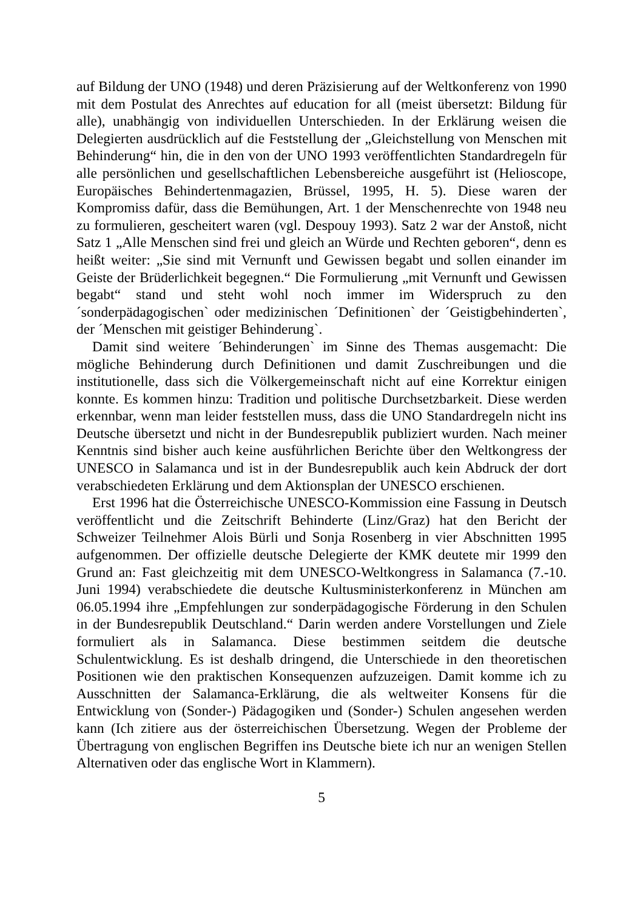auf Bildung der UNO (1948) und deren Präzisierung auf der Weltkonferenz von 1990 mit dem Postulat des Anrechtes auf education for all (meist übersetzt: Bildung für alle), unabhängig von individuellen Unterschieden. In der Erklärung weisen die Delegierten ausdrücklich auf die Feststellung der „Gleichstellung von Menschen mit Behinderung“ hin, die in den von der UNO 1993 veröffentlichten Standardregeln für alle persönlichen und gesellschaftlichen Lebensbereiche ausgeführt ist (Helioscope, Europäisches Behindertenmagazien, Brüssel, 1995, H. 5). Diese waren der Kompromiss dafür, dass die Bemühungen, Art. 1 der Menschenrechte von 1948 neu zu formulieren, gescheitert waren (vgl. Despouy 1993). Satz 2 war der Anstoß, nicht Satz 1 „Alle Menschen sind frei und gleich an Würde und Rechten geboren“, denn es heißt weiter: „Sie sind mit Vernunft und Gewissen begabt und sollen einander im Geiste der Brüderlichkeit begegnen.“ Die Formulierung „mit Vernunft und Gewissen begabt“ stand und steht wohl noch immer im Widerspruch zu den ´sonderpädagogischen` oder medizinischen ´Definitionen` der ´Geistigbehinderten`, der ´Menschen mit geistiger Behinderung`.
Damit sind weitere ´Behinderungen` im Sinne des Themas ausgemacht: Die mögliche Behinderung durch Definitionen und damit Zuschreibungen und die institutionelle, dass sich die Völkergemeinschaft nicht auf eine Korrektur einigen konnte. Es kommen hinzu: Tradition und politische Durchsetzbarkeit. Diese werden erkennbar, wenn man leider feststellen muss, dass die UNO Standardregeln nicht ins Deutsche übersetzt und nicht in der Bundesrepublik publiziert wurden. Nach meiner Kenntnis sind bisher auch keine ausführlichen Berichte über den Weltkongress der UNESCO in Salamanca und ist in der Bundesrepublik auch kein Abdruck der dort verabschiedeten Erklärung und dem Aktionsplan der UNESCO erschienen.
Erst 1996 hat die Österreichische UNESCO-Kommission eine Fassung in Deutsch veröffentlicht und die Zeitschrift Behinderte (Linz/Graz) hat den Bericht der Schweizer Teilnehmer Alois Bürli und Sonja Rosenberg in vier Abschnitten 1995 aufgenommen. Der offizielle deutsche Delegierte der KMK deutete mir 1999 den Grund an: Fast gleichzeitig mit dem UNESCO-Weltkongress in Salamanca (7.-10. Juni 1994) verabschiedete die deutsche Kultusministerkonferenz in München am 06.05.1994 ihre „Empfehlungen zur sonderpädagogische Förderung in den Schulen in der Bundesrepublik Deutschland.“ Darin werden andere Vorstellungen und Ziele formuliert als in Salamanca. Diese bestimmen seitdem die deutsche Schulentwicklung. Es ist deshalb dringend, die Unterschiede in den theoretischen Positionen wie den praktischen Konsequenzen aufzuzeigen. Damit komme ich zu Ausschnitten der Salamanca-Erklärung, die als weltweiter Konsens für die Entwicklung von (Sonder-) Pädagogiken und (Sonder-) Schulen angesehen werden kann (Ich zitiere aus der österreichischen Übersetzung. Wegen der Probleme der Übertragung von englischen Begriffen ins Deutsche biete ich nur an wenigen Stellen Alternativen oder das englische Wort in Klammern).
5